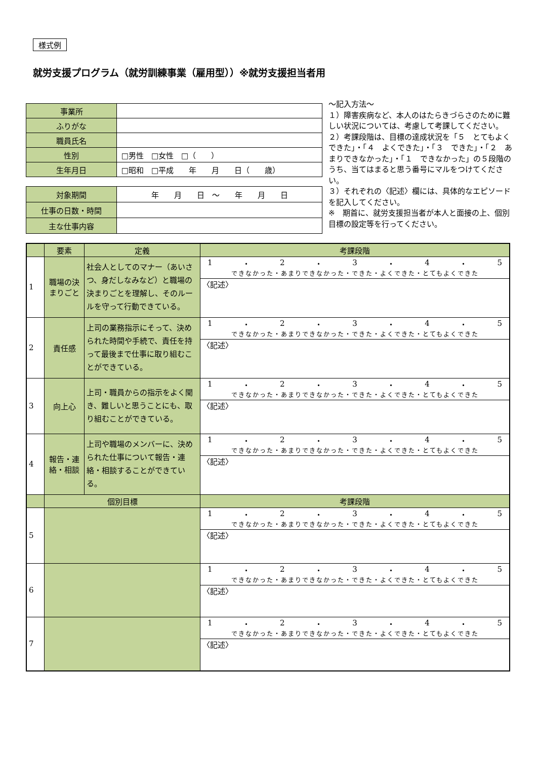様式例
就労支援プログラム（就労訓練事業（雇用型））※就労支援担当者用
| 事業所 | |
| ふりがな | |
| 職員氏名 | |
| 性別 | □男性 □女性 □（ ） |
| 生年月日 | □昭和 □平成 年 月 日（ 歳） |
| 対象期間 | 年 月 日 ～ 年 月 日 |
| 仕事の日数・時間 | |
| 主な仕事内容 | |
～記入方法～
１）障害疾病など、本人のはたらきづらさのために難しい状況については、考慮して考課してください。
２）考課段階は、目標の達成状況を「５　とてもよくできた」・「４　よくできた」・「３　できた」・「２　あまりできなかった」・「１　できなかった」の５段階のうち、当てはまると思う番号にマルをつけてください。
３）それぞれの〈記述〉欄には、具体的なエピソードを記入してください。
※　期首に、就労支援担当者が本人と面接の上、個別目標の設定等を行ってください。
| | 要素 | 定義 | 考課段階 |
| 1 | 職場の決まりごと | 社会人としてのマナー（あいさつ、身だしなみなど）と職場の決まりごとを理解し、そのルールを守って行動できている。 | 1 ・ 2 ・ 3 ・ 4 ・ 5 できなかった・あまりできなかった・できた・よくできた・とてもよくできた |
| | | | 〈記述〉 |
| 2 | 責任感 | 上司の業務指示にそって、決められた時間や手続で、責任を持って最後まで仕事に取り組むことができている。 | 1 ・ 2 ・ 3 ・ 4 ・ 5 できなかった・あまりできなかった・できた・よくできた・とてもよくできた |
| | | | 〈記述〉 |
| 3 | 向上心 | 上司・職員からの指示をよく聞き、難しいと思うことにも、取り組むことができている。 | 1 ・ 2 ・ 3 ・ 4 ・ 5 できなかった・あまりできなかった・できた・よくできた・とてもよくできた |
| | | | 〈記述〉 |
| 4 | 報告・連絡・相談 | 上司や職場のメンバーに、決められた仕事について報告・連絡・相談することができている。 | 1 ・ 2 ・ 3 ・ 4 ・ 5 できなかった・あまりできなかった・できた・よくできた・とてもよくできた |
| | | | 〈記述〉 |
| | 個別目標 | | 考課段階 |
| 5 | | | 1 ・ 2 ・ 3 ・ 4 ・ 5 できなかった・あまりできなかった・できた・よくできた・とてもよくできた |
| | | | 〈記述〉 |
| 6 | | | 1 ・ 2 ・ 3 ・ 4 ・ 5 できなかった・あまりできなかった・できた・よくできた・とてもよくできた |
| | | | 〈記述〉 |
| 7 | | | 1 ・ 2 ・ 3 ・ 4 ・ 5 できなかった・あまりできなかった・できた・よくできた・とてもよくできた |
| | | | 〈記述〉 |